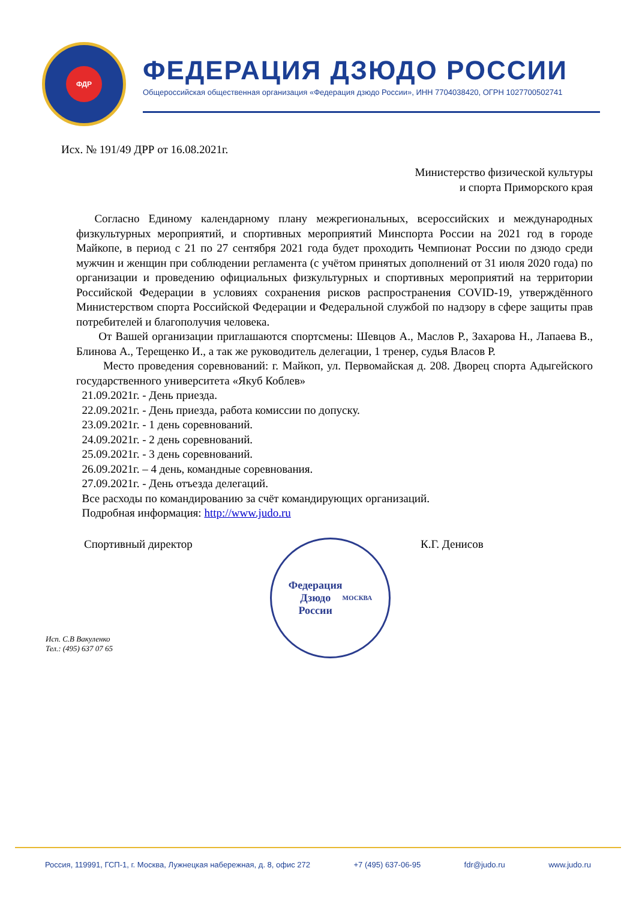ФДР
ФЕДЕРАЦИЯ ДЗЮДО РОССИИ
Общероссийская общественная организация «Федерация дзюдо России», ИНН 7704038420, ОГРН 1027700502741
Исх. № 191/49 ДРР от 16.08.2021г.
Министерство физической культуры
и спорта Приморского края
Согласно Единому календарному плану межрегиональных, всероссийских и международных физкультурных мероприятий, и спортивных мероприятий Минспорта России на 2021 год в городе Майкопе, в период с 21 по 27 сентября 2021 года будет проходить Чемпионат России по дзюдо среди мужчин и женщин при соблюдении регламента (с учётом принятых дополнений от 31 июля 2020 года) по организации и проведению официальных физкультурных и спортивных мероприятий на территории Российской Федерации в условиях сохранения рисков распространения COVID-19, утверждённого Министерством спорта Российской Федерации и Федеральной службой по надзору в сфере защиты прав потребителей и благополучия человека.
От Вашей организации приглашаются спортсмены: Шевцов А., Маслов Р., Захарова Н., Лапаева В., Блинова А., Терещенко И., а так же руководитель делегации, 1 тренер, судья Власов Р.
Место проведения соревнований: г. Майкоп, ул. Первомайская д. 208. Дворец спорта Адыгейского государственного университета «Якуб Коблев»
21.09.2021г. - День приезда.
22.09.2021г. - День приезда, работа комиссии по допуску.
23.09.2021г. - 1 день соревнований.
24.09.2021г. - 2 день соревнований.
25.09.2021г. - 3 день соревнований.
26.09.2021г. – 4 день, командные соревнования.
27.09.2021г. - День отъезда делегаций.
Все расходы по командированию за счёт командирующих организаций.
Подробная информация: http://www.judo.ru
Спортивный директор
Федерация
Дзюдо
России
МОСКВА
К.Г. Денисов
Исп. С.В Вакуленко
Тел.: (495) 637 07 65
Россия, 119991, ГСП-1, г. Москва, Лужнецкая набережная, д. 8, офис 272 +7 (495) 637-06-95 fdr@judo.ru www.judo.ru